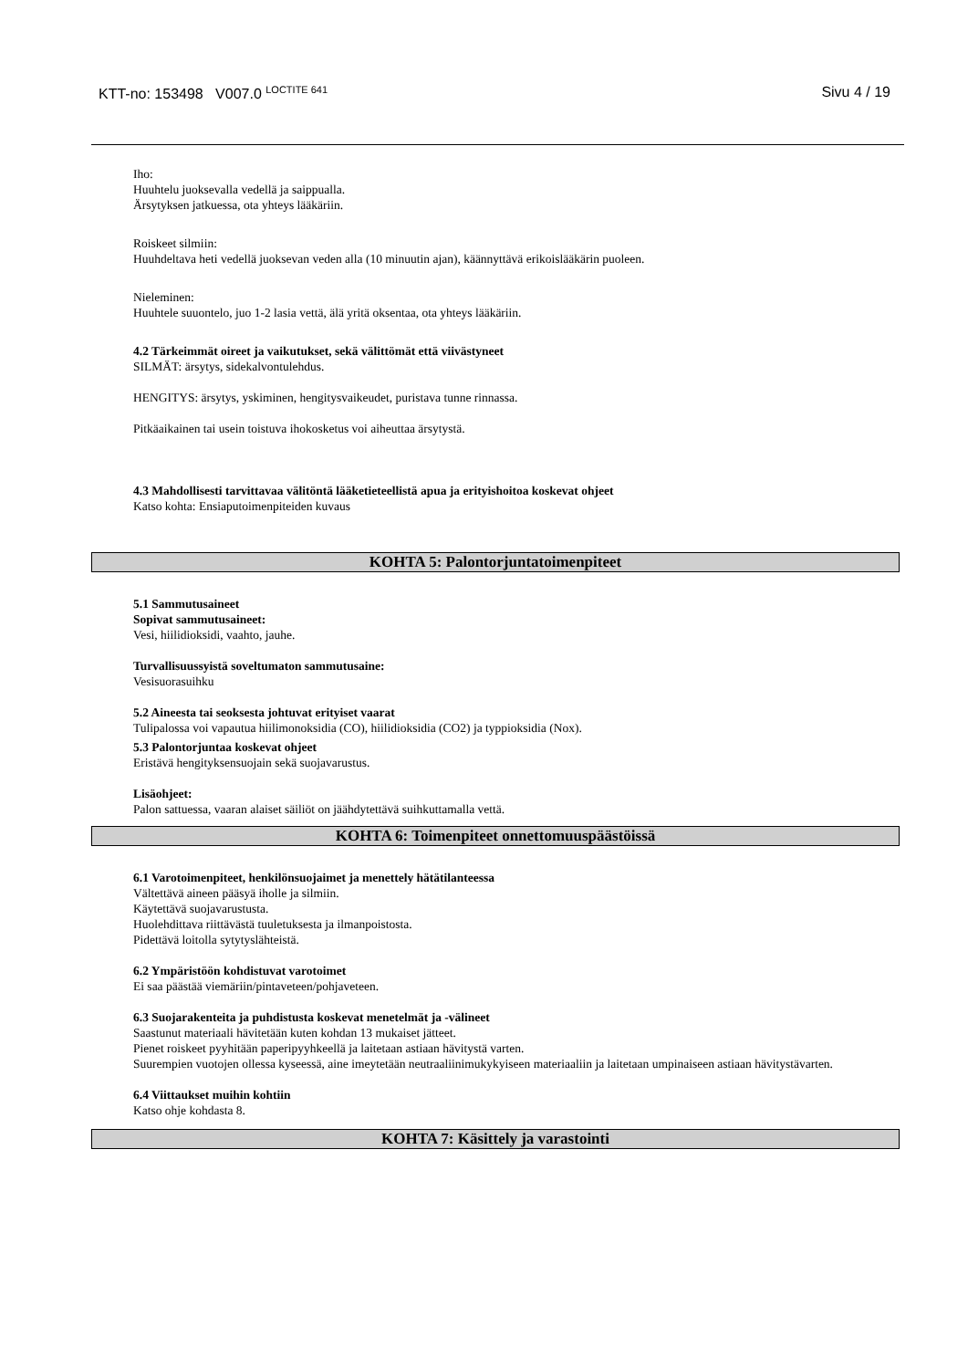KTT-no: 153498 V007.0 <sup>LOCTITE 641</sup>
Sivu 4 / 19
Iho:
Huuhtelu juoksevalla vedellä ja saippualla.
Ärsytyksen jatkuessa, ota yhteys lääkäriin.
Roiskeet silmiin:
Huuhdeltava heti vedellä juoksevan veden alla (10 minuutin ajan), käännyttävä erikoislääkärin puoleen.
Nieleminen:
Huuhtele suuontelo, juo 1-2 lasia vettä, älä yritä oksentaa, ota yhteys lääkäriin.
4.2 Tärkeimmät oireet ja vaikutukset, sekä välittömät että viivästyneet
SILMÄT: ärsytys, sidekalvontulehdus.
HENGITYS: ärsytys, yskiminen, hengitysvaikeudet, puristava tunne rinnassa.
Pitkäaikainen tai usein toistuva ihokosketus voi aiheuttaa ärsytystä.
4.3 Mahdollisesti tarvittavaa välitöntä lääketieteellistä apua ja erityishoitoa koskevat ohjeet
Katso kohta: Ensiaputoimenpiteiden kuvaus
KOHTA 5: Palontorjuntatoimenpiteet
5.1 Sammutusaineet
Sopivat sammutusaineet:
Vesi, hiilidioksidi, vaahto, jauhe.
Turvallisuussyistä soveltumaton sammutusaine:
Vesisuorasuihku
5.2 Aineesta tai seoksesta johtuvat erityiset vaarat
Tulipalossa voi vapautua hiilimonoksidia (CO), hiilidioksidia (CO2) ja typpioksidia (Nox).
5.3 Palontorjuntaa koskevat ohjeet
Eristävä hengityksensuojain sekä suojavarustus.
Lisäohjeet:
Palon sattuessa, vaaran alaiset säiliöt on jäähdytettävä suihkuttamalla vettä.
KOHTA 6: Toimenpiteet onnettomuuspäästöissä
6.1 Varotoimenpiteet, henkilönsuojaimet ja menettely hätätilanteessa
Vältettävä aineen pääsyä iholle ja silmiin.
Käytettävä suojavarustusta.
Huolehdittava riittävästä tuuletuksesta ja ilmanpoistosta.
Pidettävä loitolla sytytyslähteistä.
6.2 Ympäristöön kohdistuvat varotoimet
Ei saa päästää viemäriin/pintaveteen/pohjaveteen.
6.3 Suojarakenteita ja puhdistusta koskevat menetelmät ja -välineet
Saastunut materiaali hävitetään kuten kohdan 13 mukaiset jätteet.
Pienet roiskeet pyyhitään paperipyyhkeellä ja laitetaan astiaan hävitystä varten.
Suurempien vuotojen ollessa kyseessä, aine imeytetään neutraaliinimukykyiseen materiaaliin ja laitetaan umpinaiseen astiaan hävitystävarten.
6.4 Viittaukset muihin kohtiin
Katso ohje kohdasta 8.
KOHTA 7: Käsittely ja varastointi